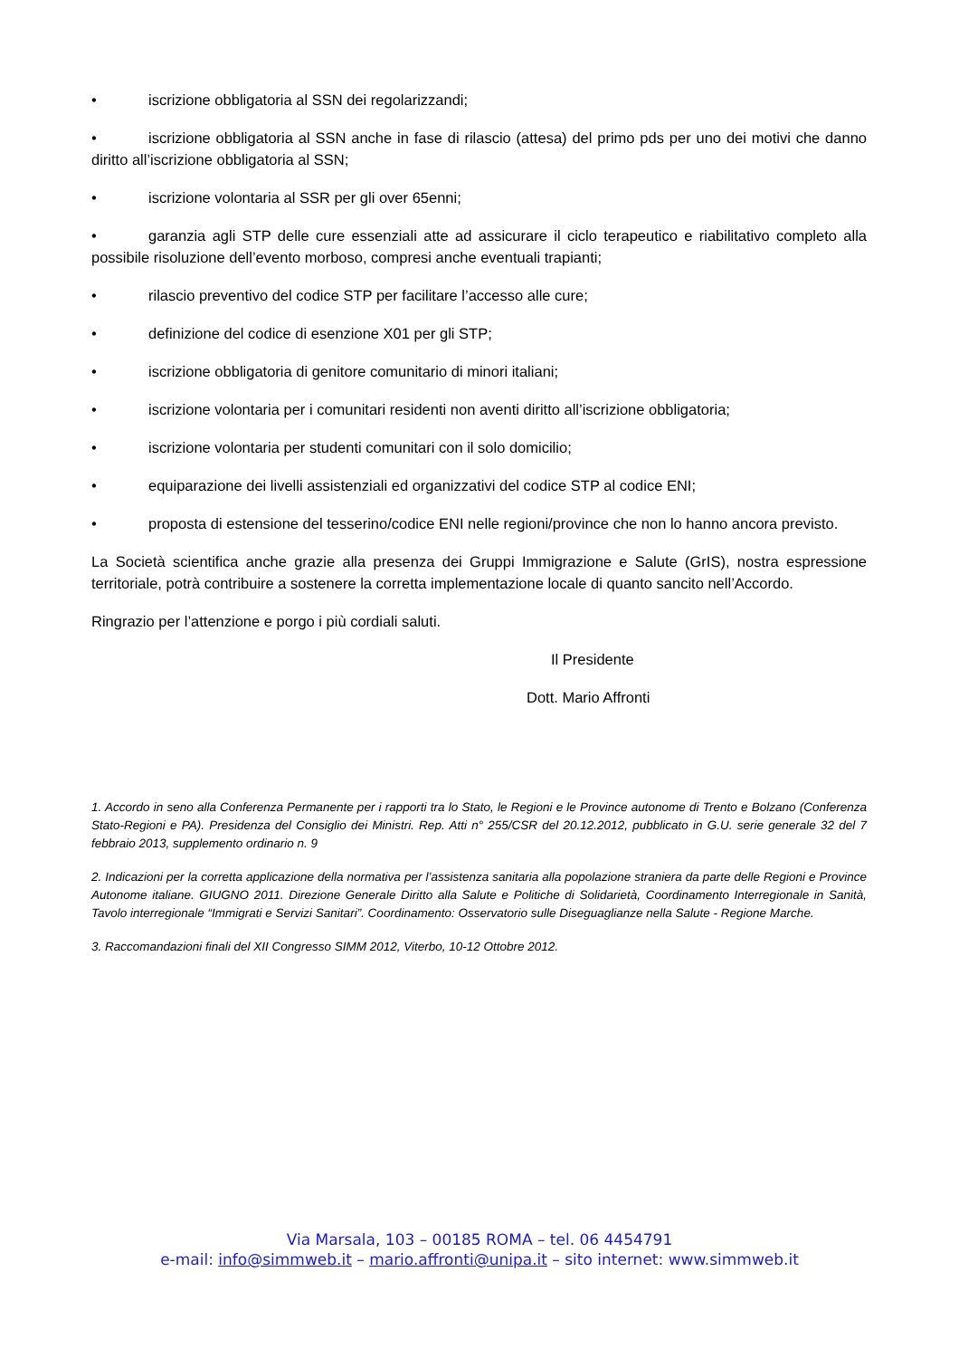• iscrizione obbligatoria al SSN dei regolarizzandi;
• iscrizione obbligatoria al SSN anche in fase di rilascio (attesa) del primo pds per uno dei motivi che danno diritto all’iscrizione obbligatoria al SSN;
• iscrizione volontaria al SSR per gli over 65enni;
• garanzia agli STP delle cure essenziali atte ad assicurare il ciclo terapeutico e riabilitativo completo alla possibile risoluzione dell’evento morboso, compresi anche eventuali trapianti;
• rilascio preventivo del codice STP per facilitare l’accesso alle cure;
• definizione del codice di esenzione X01 per gli STP;
• iscrizione obbligatoria di genitore comunitario di minori italiani;
• iscrizione volontaria per i comunitari residenti non aventi diritto all’iscrizione obbligatoria;
• iscrizione volontaria per studenti comunitari con il solo domicilio;
• equiparazione dei livelli assistenziali ed organizzativi del codice STP al codice ENI;
• proposta di estensione del tesserino/codice ENI nelle regioni/province che non lo hanno ancora previsto.
La Società scientifica anche grazie alla presenza dei Gruppi Immigrazione e Salute (GrIS), nostra espressione territoriale, potrà contribuire a sostenere la corretta implementazione locale di quanto sancito nell’Accordo.
Ringrazio per l’attenzione e porgo i più cordiali saluti.
Il Presidente
Dott. Mario Affronti
1. Accordo in seno alla Conferenza Permanente per i rapporti tra lo Stato, le Regioni e le Province autonome di Trento e Bolzano (Conferenza Stato-Regioni e PA). Presidenza del Consiglio dei Ministri. Rep. Atti n° 255/CSR del 20.12.2012, pubblicato in G.U. serie generale 32 del 7 febbraio 2013, supplemento ordinario n. 9
2. Indicazioni per la corretta applicazione della normativa per l’assistenza sanitaria alla popolazione straniera da parte delle Regioni e Province Autonome italiane. GIUGNO 2011. Direzione Generale Diritto alla Salute e Politiche di Solidarietà, Coordinamento Interregionale in Sanità, Tavolo interregionale “Immigrati e Servizi Sanitari”. Coordinamento: Osservatorio sulle Diseguaglianze nella Salute - Regione Marche.
3. Raccomandazioni finali del XII Congresso SIMM 2012, Viterbo, 10-12 Ottobre 2012.
Via Marsala, 103 – 00185 ROMA – tel. 06 4454791
e-mail: info@simmweb.it – mario.affronti@unipa.it – sito internet: www.simmweb.it